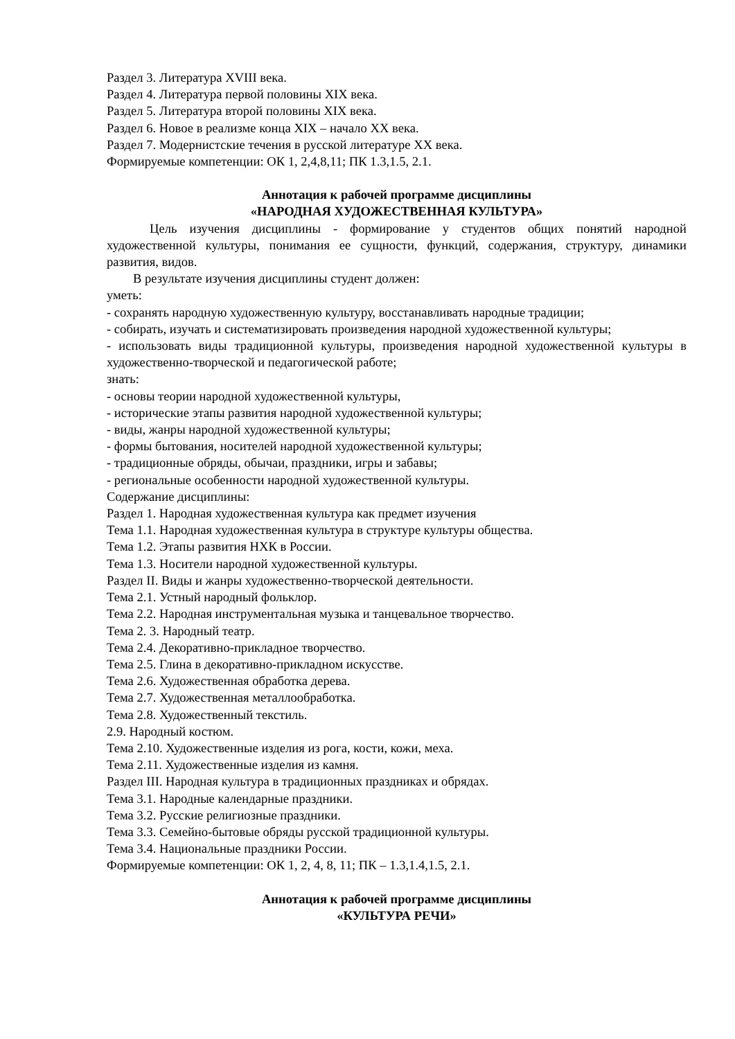Раздел 3. Литература XVIII века.
Раздел 4. Литература первой половины XIX века.
Раздел 5. Литература второй половины XIX века.
Раздел 6. Новое в реализме конца XIX – начало XX века.
Раздел 7. Модернистские течения в русской литературе XX века.
Формируемые компетенции: ОК 1, 2,4,8,11; ПК 1.3,1.5, 2.1.
Аннотация к рабочей программе дисциплины
«НАРОДНАЯ ХУДОЖЕСТВЕННАЯ КУЛЬТУРА»
Цель изучения дисциплины - формирование у студентов общих понятий народной художественной культуры, понимания ее сущности, функций, содержания, структуру, динамики развития, видов.
В результате изучения дисциплины студент должен:
уметь:
- сохранять народную художественную культуру, восстанавливать народные традиции;
- собирать, изучать и систематизировать произведения народной художественной культуры;
- использовать виды традиционной культуры, произведения народной художественной культуры в художественно-творческой и педагогической работе;
знать:
- основы теории народной художественной культуры,
- исторические этапы развития народной художественной культуры;
- виды, жанры народной художественной культуры;
- формы бытования, носителей народной художественной культуры;
- традиционные обряды, обычаи, праздники, игры и забавы;
- региональные особенности народной художественной культуры.
Содержание дисциплины:
Раздел 1. Народная художественная культура как предмет изучения
Тема 1.1. Народная художественная культура в структуре культуры общества.
Тема 1.2. Этапы развития НХК в России.
Тема 1.3. Носители народной художественной культуры.
Раздел II. Виды и жанры художественно-творческой деятельности.
Тема 2.1. Устный народный фольклор.
Тема 2.2. Народная инструментальная музыка и танцевальное творчество.
Тема 2. 3. Народный театр.
Тема 2.4. Декоративно-прикладное творчество.
Тема 2.5. Глина в декоративно-прикладном искусстве.
Тема 2.6. Художественная обработка дерева.
Тема 2.7. Художественная металлообработка.
Тема 2.8. Художественный текстиль.
2.9. Народный костюм.
Тема 2.10. Художественные изделия из рога, кости, кожи, меха.
Тема 2.11. Художественные изделия из камня.
Раздел III. Народная культура в традиционных праздниках и обрядах.
Тема 3.1. Народные календарные праздники.
Тема 3.2. Русские религиозные праздники.
Тема 3.3. Семейно-бытовые обряды русской традиционной культуры.
Тема 3.4. Национальные праздники России.
Формируемые компетенции: ОК 1, 2, 4, 8, 11; ПК – 1.3,1.4,1.5, 2.1.
Аннотация к рабочей программе дисциплины
«КУЛЬТУРА РЕЧИ»